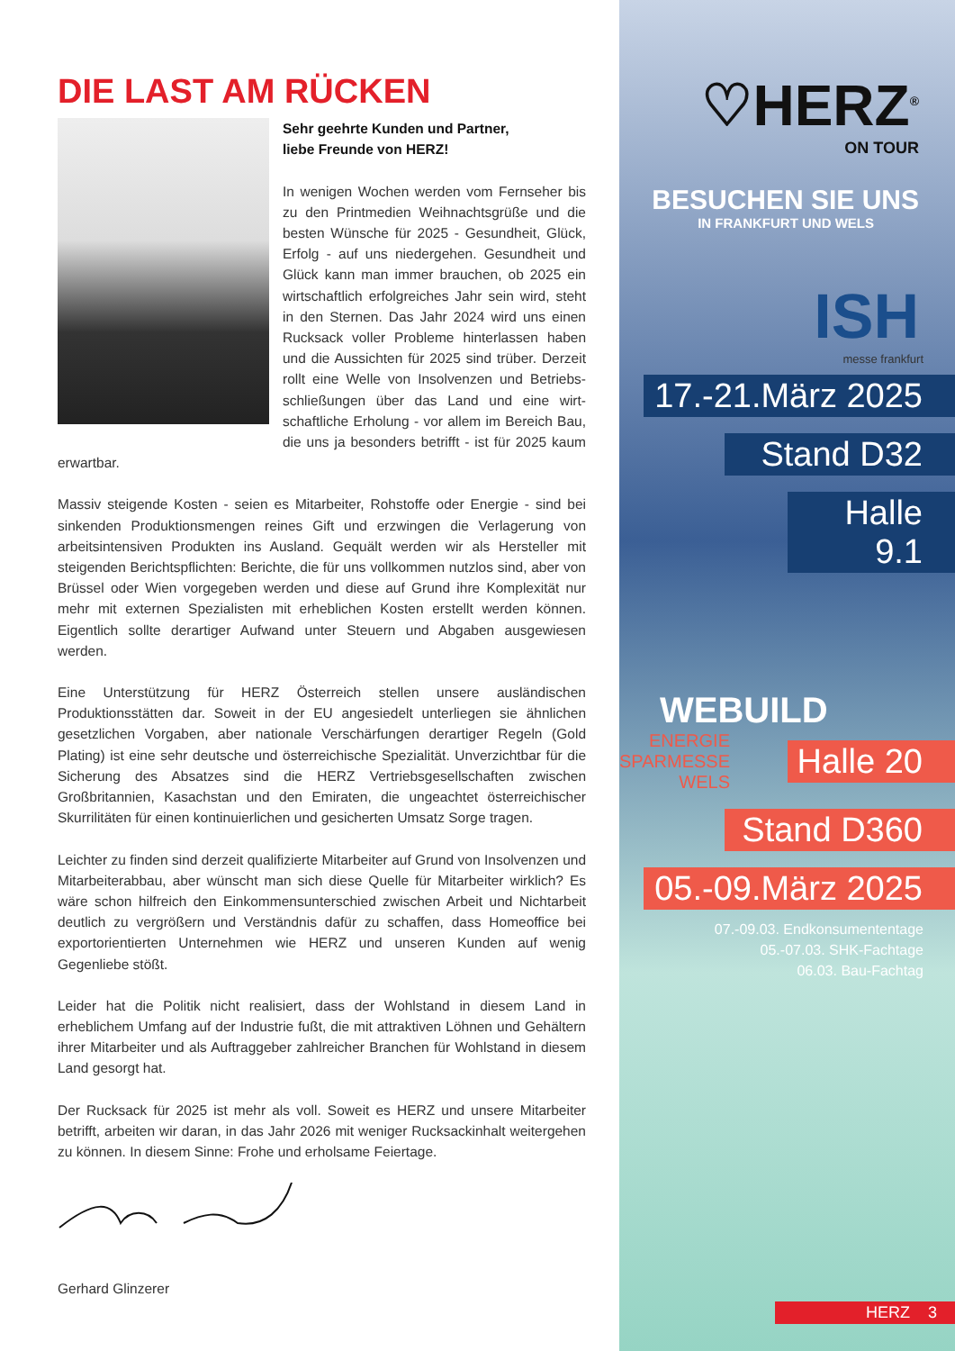DIE LAST AM RÜCKEN
Sehr geehrte Kunden und Partner,
liebe Freunde von HERZ!
In wenigen Wochen werden vom Fernseher bis zu den Printmedien Weihnachtsgrüße und die besten Wünsche für 2025 - Gesundheit, Glück, Erfolg - auf uns niedergehen. Gesundheit und Glück kann man immer brauchen, ob 2025 ein wirtschaftlich erfolgreiches Jahr sein wird, steht in den Sternen. Das Jahr 2024 wird uns einen Rucksack voller Probleme hinterlassen haben und die Aussichten für 2025 sind trüber. Derzeit rollt eine Welle von Insolvenzen und Betriebs-schließungen über das Land und eine wirt-schaftliche Erholung - vor allem im Bereich Bau, die uns ja besonders betrifft - ist für 2025 kaum erwartbar.
Massiv steigende Kosten - seien es Mitarbeiter, Rohstoffe oder Energie - sind bei sinkenden Produktionsmengen reines Gift und erzwingen die Verlagerung von arbeitsintensiven Produkten ins Ausland. Gequält werden wir als Hersteller mit steigenden Berichtspflichten: Berichte, die für uns vollkommen nutzlos sind, aber von Brüssel oder Wien vorgegeben werden und diese auf Grund ihre Komplexität nur mehr mit externen Spezialisten mit erheblichen Kosten erstellt werden können. Eigentlich sollte derartiger Aufwand unter Steuern und Abgaben ausgewiesen werden.
Eine Unterstützung für HERZ Österreich stellen unsere ausländischen Produktionsstätten dar. Soweit in der EU angesiedelt unterliegen sie ähnlichen gesetzlichen Vorgaben, aber nationale Verschärfungen derartiger Regeln (Gold Plating) ist eine sehr deutsche und österreichische Spezialität. Unverzichtbar für die Sicherung des Absatzes sind die HERZ Vertriebsgesellschaften zwischen Großbritannien, Kasachstan und den Emiraten, die ungeachtet österreichischer Skurrilitäten für einen kontinuierlichen und gesicherten Umsatz Sorge tragen.
Leichter zu finden sind derzeit qualifizierte Mitarbeiter auf Grund von Insolvenzen und Mitarbeiterabbau, aber wünscht man sich diese Quelle für Mitarbeiter wirklich? Es wäre schon hilfreich den Einkommensunterschied zwischen Arbeit und Nichtarbeit deutlich zu vergrößern und Verständnis dafür zu schaffen, dass Homeoffice bei exportorientierten Unternehmen wie HERZ und unseren Kunden auf wenig Gegenliebe stößt.
Leider hat die Politik nicht realisiert, dass der Wohlstand in diesem Land in erheblichem Umfang auf der Industrie fußt, die mit attraktiven Löhnen und Gehältern ihrer Mitarbeiter und als Auftraggeber zahlreicher Branchen für Wohlstand in diesem Land gesorgt hat.
Der Rucksack für 2025 ist mehr als voll. Soweit es HERZ und unsere Mitarbeiter betrifft, arbeiten wir daran, in das Jahr 2026 mit weniger Rucksackinhalt weitergehen zu können. In diesem Sinne: Frohe und erholsame Feiertage.
Gerhard Glinzerer
♡HERZ<sup>®</sup>
ON TOUR
BESUCHEN SIE UNS
IN FRANKFURT UND WELS
ISH
messe frankfurt
17.-21.März 2025
Stand D32
Halle 9.1
WEBUILD
ENERGIE
SPARMESSE
WELS
Halle 20
Stand D360
05.-09.März 2025
07.-09.03. Endkonsumententage
05.-07.03. SHK-Fachtage
06.03. Bau-Fachtag
HERZ 3